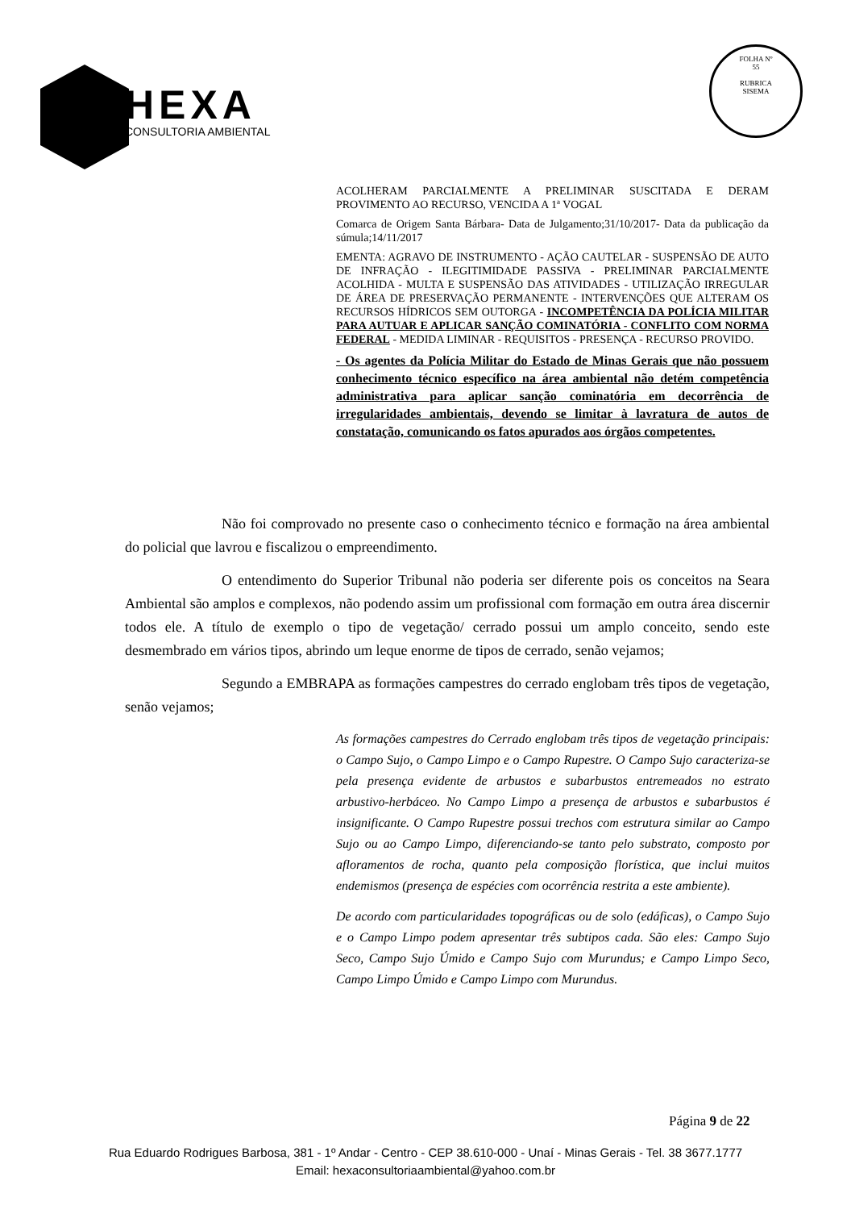HEXA
CONSULTORIA AMBIENTAL
FOLHA Nº
55
RUBRICA
SISEMA
ACOLHERAM PARCIALMENTE A PRELIMINAR SUSCITADA E DERAM PROVIMENTO AO RECURSO, VENCIDA A 1ª VOGAL
Comarca de Origem Santa Bárbara- Data de Julgamento;31/10/2017- Data da publicação da súmula;14/11/2017
EMENTA: AGRAVO DE INSTRUMENTO - AÇÃO CAUTELAR - SUSPENSÃO DE AUTO DE INFRAÇÃO - ILEGITIMIDADE PASSIVA - PRELIMINAR PARCIALMENTE ACOLHIDA - MULTA E SUSPENSÃO DAS ATIVIDADES - UTILIZAÇÃO IRREGULAR DE ÁREA DE PRESERVAÇÃO PERMANENTE - INTERVENÇÕES QUE ALTERAM OS RECURSOS HÍDRICOS SEM OUTORGA - INCOMPETÊNCIA DA POLÍCIA MILITAR PARA AUTUAR E APLICAR SANÇÃO COMINATÓRIA - CONFLITO COM NORMA FEDERAL - MEDIDA LIMINAR - REQUISITOS - PRESENÇA - RECURSO PROVIDO.
- Os agentes da Polícia Militar do Estado de Minas Gerais que não possuem conhecimento técnico específico na área ambiental não detém competência administrativa para aplicar sanção cominatória em decorrência de irregularidades ambientais, devendo se limitar à lavratura de autos de constatação, comunicando os fatos apurados aos órgãos competentes.
Não foi comprovado no presente caso o conhecimento técnico e formação na área ambiental do policial que lavrou e fiscalizou o empreendimento.
O entendimento do Superior Tribunal não poderia ser diferente pois os conceitos na Seara Ambiental são amplos e complexos, não podendo assim um profissional com formação em outra área discernir todos ele. A título de exemplo o tipo de vegetação/ cerrado possui um amplo conceito, sendo este desmembrado em vários tipos, abrindo um leque enorme de tipos de cerrado, senão vejamos;
Segundo a EMBRAPA as formações campestres do cerrado englobam três tipos de vegetação, senão vejamos;
As formações campestres do Cerrado englobam três tipos de vegetação principais: o Campo Sujo, o Campo Limpo e o Campo Rupestre. O Campo Sujo caracteriza-se pela presença evidente de arbustos e subarbustos entremeados no estrato arbustivo-herbáceo. No Campo Limpo a presença de arbustos e subarbustos é insignificante. O Campo Rupestre possui trechos com estrutura similar ao Campo Sujo ou ao Campo Limpo, diferenciando-se tanto pelo substrato, composto por afloramentos de rocha, quanto pela composição florística, que inclui muitos endemismos (presença de espécies com ocorrência restrita a este ambiente).
De acordo com particularidades topográficas ou de solo (edáficas), o Campo Sujo e o Campo Limpo podem apresentar três subtipos cada. São eles: Campo Sujo Seco, Campo Sujo Úmido e Campo Sujo com Murundus; e Campo Limpo Seco, Campo Limpo Úmido e Campo Limpo com Murundus.
Página 9 de 22
Rua Eduardo Rodrigues Barbosa, 381 - 1º Andar - Centro - CEP 38.610-000 - Unaí - Minas Gerais - Tel. 38 3677.1777
Email: hexaconsultoriaambiental@yahoo.com.br